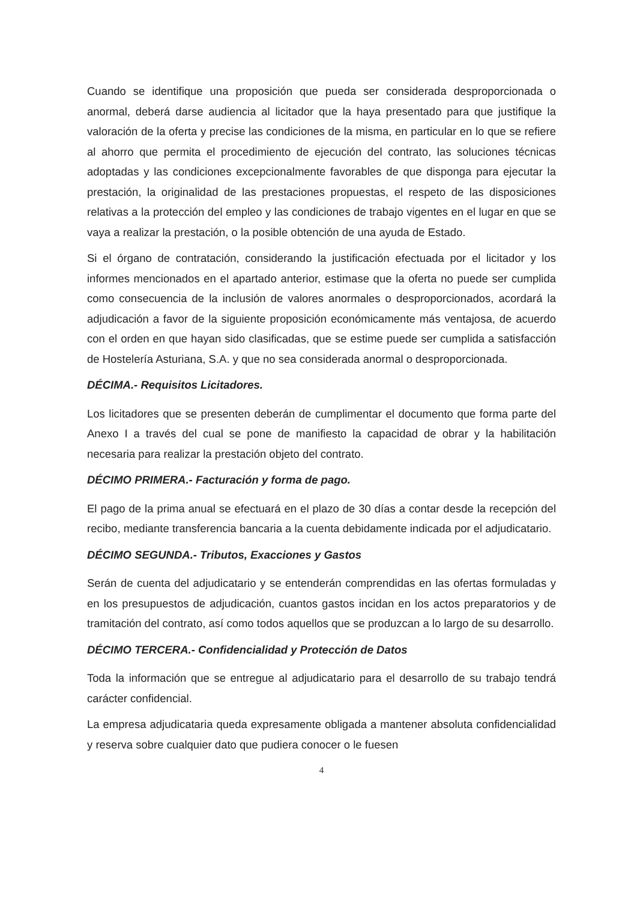Cuando se identifique una proposición que pueda ser considerada desproporcionada o anormal, deberá darse audiencia al licitador que la haya presentado para que justifique la valoración de la oferta y precise las condiciones de la misma, en particular en lo que se refiere al ahorro que permita el procedimiento de ejecución del contrato, las soluciones técnicas adoptadas y las condiciones excepcionalmente favorables de que disponga para ejecutar la prestación, la originalidad de las prestaciones propuestas, el respeto de las disposiciones relativas a la protección del empleo y las condiciones de trabajo vigentes en el lugar en que se vaya a realizar la prestación, o la posible obtención de una ayuda de Estado.
Si el órgano de contratación, considerando la justificación efectuada por el licitador y los informes mencionados en el apartado anterior, estimase que la oferta no puede ser cumplida como consecuencia de la inclusión de valores anormales o desproporcionados, acordará la adjudicación a favor de la siguiente proposición económicamente más ventajosa, de acuerdo con el orden en que hayan sido clasificadas, que se estime puede ser cumplida a satisfacción de Hostelería Asturiana, S.A. y que no sea considerada anormal o desproporcionada.
DÉCIMA.- Requisitos Licitadores.
Los licitadores que se presenten deberán de cumplimentar el documento que forma parte del Anexo I a través del cual se pone de manifiesto la capacidad de obrar y la habilitación necesaria para realizar la prestación objeto del contrato.
DÉCIMO PRIMERA.- Facturación y forma de pago.
El pago de la prima anual se efectuará en el plazo de 30 días a contar desde la recepción del recibo, mediante transferencia bancaria a la cuenta debidamente indicada por el adjudicatario.
DÉCIMO SEGUNDA.- Tributos, Exacciones y Gastos
Serán de cuenta del adjudicatario y se entenderán comprendidas en las ofertas formuladas y en los presupuestos de adjudicación, cuantos gastos incidan en los actos preparatorios y de tramitación del contrato, así como todos aquellos que se produzcan a lo largo de su desarrollo.
DÉCIMO TERCERA.- Confidencialidad y Protección de Datos
Toda la información que se entregue al adjudicatario para el desarrollo de su trabajo tendrá carácter confidencial.
La empresa adjudicataria queda expresamente obligada a mantener absoluta confidencialidad y reserva sobre cualquier dato que pudiera conocer o le fuesen
4